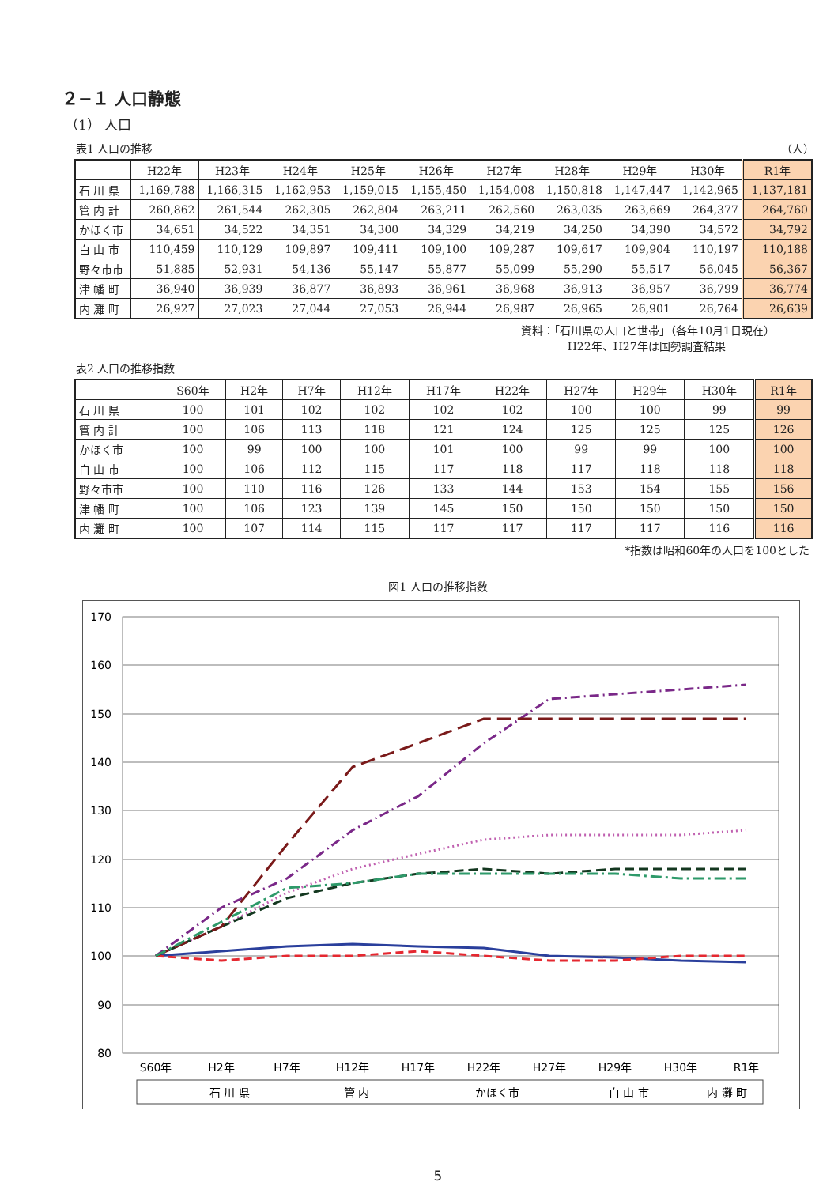２−１ 人口静態
（1） 人口
表1 人口の推移 （人）
| | H22年 | H23年 | H24年 | H25年 | H26年 | H27年 | H28年 | H29年 | H30年 | R1年 |
| --- | --- | --- | --- | --- | --- | --- | --- | --- | --- | --- |
| 石 川 県 | 1,169,788 | 1,166,315 | 1,162,953 | 1,159,015 | 1,155,450 | 1,154,008 | 1,150,818 | 1,147,447 | 1,142,965 | 1,137,181 |
| 管 内 計 | 260,862 | 261,544 | 262,305 | 262,804 | 263,211 | 262,560 | 263,035 | 263,669 | 264,377 | 264,760 |
| かほく市 | 34,651 | 34,522 | 34,351 | 34,300 | 34,329 | 34,219 | 34,250 | 34,390 | 34,572 | 34,792 |
| 白 山 市 | 110,459 | 110,129 | 109,897 | 109,411 | 109,100 | 109,287 | 109,617 | 109,904 | 110,197 | 110,188 |
| 野々市市 | 51,885 | 52,931 | 54,136 | 55,147 | 55,877 | 55,099 | 55,290 | 55,517 | 56,045 | 56,367 |
| 津 幡 町 | 36,940 | 36,939 | 36,877 | 36,893 | 36,961 | 36,968 | 36,913 | 36,957 | 36,799 | 36,774 |
| 内 灘 町 | 26,927 | 27,023 | 27,044 | 27,053 | 26,944 | 26,987 | 26,965 | 26,901 | 26,764 | 26,639 |
資料：「石川県の人口と世帯」（各年10月1日現在）
H22年、H27年は国勢調査結果
表2 人口の推移指数
| | S60年 | H2年 | H7年 | H12年 | H17年 | H22年 | H27年 | H29年 | H30年 | R1年 |
| --- | --- | --- | --- | --- | --- | --- | --- | --- | --- | --- |
| 石 川 県 | 100 | 101 | 102 | 102 | 102 | 102 | 100 | 100 | 99 | 99 |
| 管 内 計 | 100 | 106 | 113 | 118 | 121 | 124 | 125 | 125 | 125 | 126 |
| かほく市 | 100 | 99 | 100 | 100 | 101 | 100 | 99 | 99 | 100 | 100 |
| 白 山 市 | 100 | 106 | 112 | 115 | 117 | 118 | 117 | 118 | 118 | 118 |
| 野々市市 | 100 | 110 | 116 | 126 | 133 | 144 | 153 | 154 | 155 | 156 |
| 津 幡 町 | 100 | 106 | 123 | 139 | 145 | 150 | 150 | 150 | 150 | 150 |
| 内 灘 町 | 100 | 107 | 114 | 115 | 117 | 117 | 117 | 117 | 116 | 116 |
*指数は昭和60年の人口を100とした
図1 人口の推移指数
170
160
150
140
130
120
110
100
90
80
S60年
H2年
H7年
H12年
H17年
H22年
H27年
H29年
H30年
R1年
石 川 県
管 内
かほく市
白 山 市
内 灘 町
5